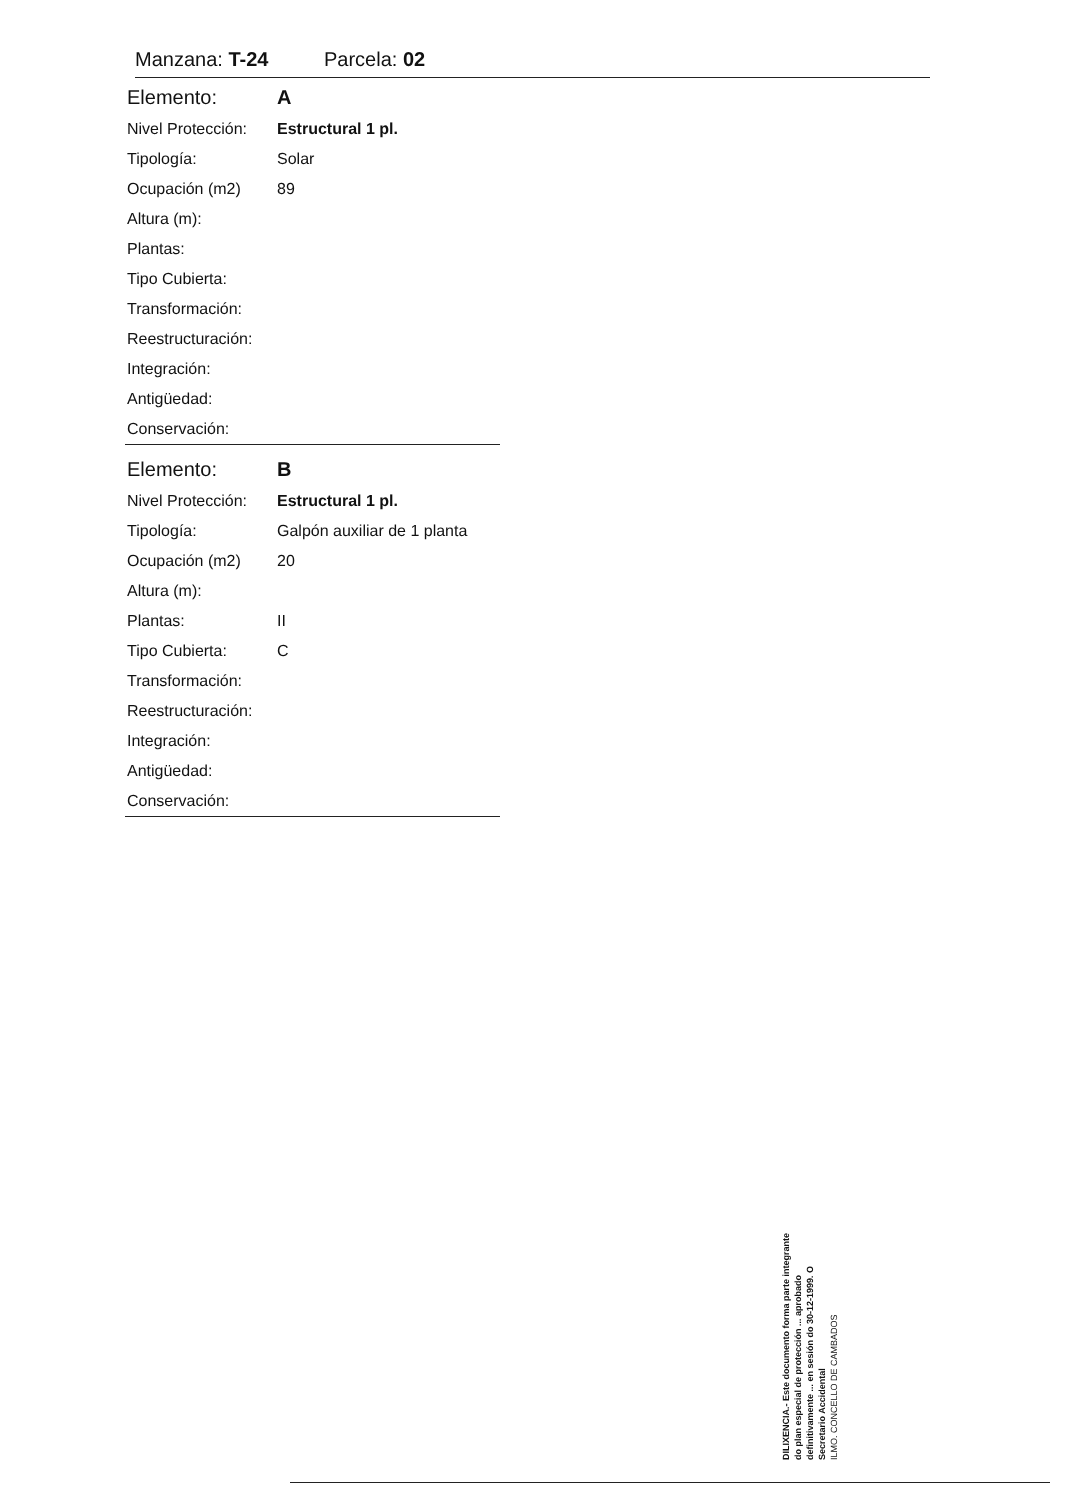Manzana: T-24 Parcela: 02
| Elemento: | A |
| Nivel Protección: | Estructural 1 pl. |
| Tipología: | Solar |
| Ocupación (m2) | 89 |
| Altura (m): | |
| Plantas: | |
| Tipo Cubierta: | |
| Transformación: | |
| Reestructuración: | |
| Integración: | |
| Antigüedad: | |
| Conservación: | |
| Elemento: | B |
| Nivel Protección: | Estructural 1 pl. |
| Tipología: | Galpón auxiliar de 1 planta |
| Ocupación (m2) | 20 |
| Altura (m): | |
| Plantas: | II |
| Tipo Cubierta: | C |
| Transformación: | |
| Reestructuración: | |
| Integración: | |
| Antigüedad: | |
| Conservación: | |
DILIXENCIA.- Este documento forma parte integrante do plan especial de protección ... aprobado definitivamente ... en sesión do 30-12-1999. O Secretario Accidental
ILMO. CONCELLO DE CAMBADOS